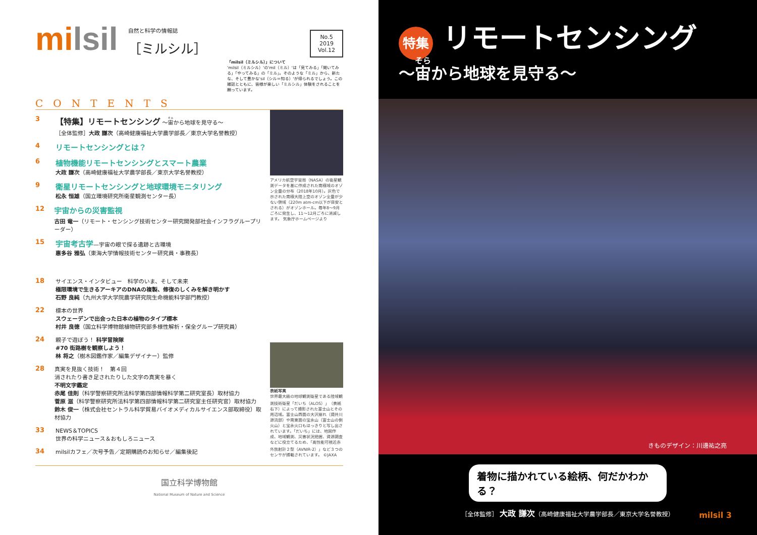milsil
自然と科学の情報誌
［ミルシル］
No.5
2019
Vol.12
「milsil（ミルシル）」について
'milsil（ミルシル）'の'mil（ミル）'は「見てみる」「聞いてみる」「やってみる」の「ミル」。そのような「ミル」から、新たな、そして豊かな'sil（シル＝知る）'が得られるでしょう。この雑誌とともに、皆様が楽しい「ミルシル」体験をされることを願っています。
CONTENTS
3
【特集】リモートセンシング 〜宙から地球を見守る〜
［全体監修］大政 謙次（高崎健康福祉大学農学部長／東京大学名誉教授）
4
リモートセンシングとは？
6
植物機能リモートセンシングとスマート農業
大政 謙次（高崎健康福祉大学農学部長／東京大学名誉教授）
9
衛星リモートセンシングと地球環境モニタリング
松永 恒雄（国立環境研究所衛星観測センター長）
12
宇宙からの災害監視
古田 竜一（リモート・センシング技術センター研究開発部社会インフラグループリーダー）
15
宇宙考古学—宇宙の眼で探る遺跡と古環境
惠多谷 雅弘（東海大学情報技術センター研究員・事務長）
18
サイエンス・インタビュー　科学のいま、そして未来
極限環境で生きるアーキアのDNAの複製、修復のしくみを解き明かす
石野 良純（九州大学大学院農学研究院生命機能科学部門教授）
22
標本の世界
スウェーデンで出会った日本の植物のタイプ標本
村井 良徳（国立科学博物館植物研究部多様性解析・保全グループ研究員）
24
親子で遊ぼう！ 科学冒険隊
#70 街路樹を観察しよう！
林 将之（樹木図鑑作家／編集デザイナー）監修
28
真実を見抜く技術！　第４回
消されたり書き足されたりした文字の真実を暴く
不明文字鑑定
赤尾 佳則（科学警察研究所法科学第四部情報科学第二研究室長）取材協力
菅原 滋（科学警察研究所法科学第四部情報科学第二研究室主任研究官）取材協力
鈴木 俊一（株式会社セントラル科学貿易バイオメディカルサイエンス部取締役）取材協力
33
NEWS＆TOPICS
世界の科学ニュース＆おもしろニュース
34
milsilカフェ／次号予告／定期購読のお知らせ／編集後記
アメリカ航空宇宙局（NASA）の衛星観測データを基に作成された南極域のオゾン全量の分布（2018年10月）。灰色で示された南極大陸上空のオゾン全量が少ない領域（220m atm-cm以下が目安とされる）がオゾンホール。毎年8〜9月ごろに発生し、11〜12月ごろに消滅します。 気象庁ホームページより
表紙写真
世界最大級の地球観測衛星である陸域観測技術衛星「だいち（ALOS）」（表紙右下）によって撮影された富士山とその周辺域。富士山西面の大沢崩れ（潤井川源流部）や南東面の宝永山（富士山の側火山）と宝永火口もはっきりと写し出されています。「だいち」には、地図作成、地域観測、災害状況把握、資源調査などに役立てるため、「高性能可視近赤外放射計２型（AVNIR-2）」など３つのセンサが搭載されています。 ©JAXA
国立科学博物館
National Museum of Nature and Science
特集 リモートセンシング
〜宙から地球を見守る〜
きものデザイン：川邊祐之亮
着物に描かれている絵柄、何だかわかる？
［全体監修］ 大政 謙次（高崎健康福祉大学農学部長／東京大学名誉教授）
milsil 3